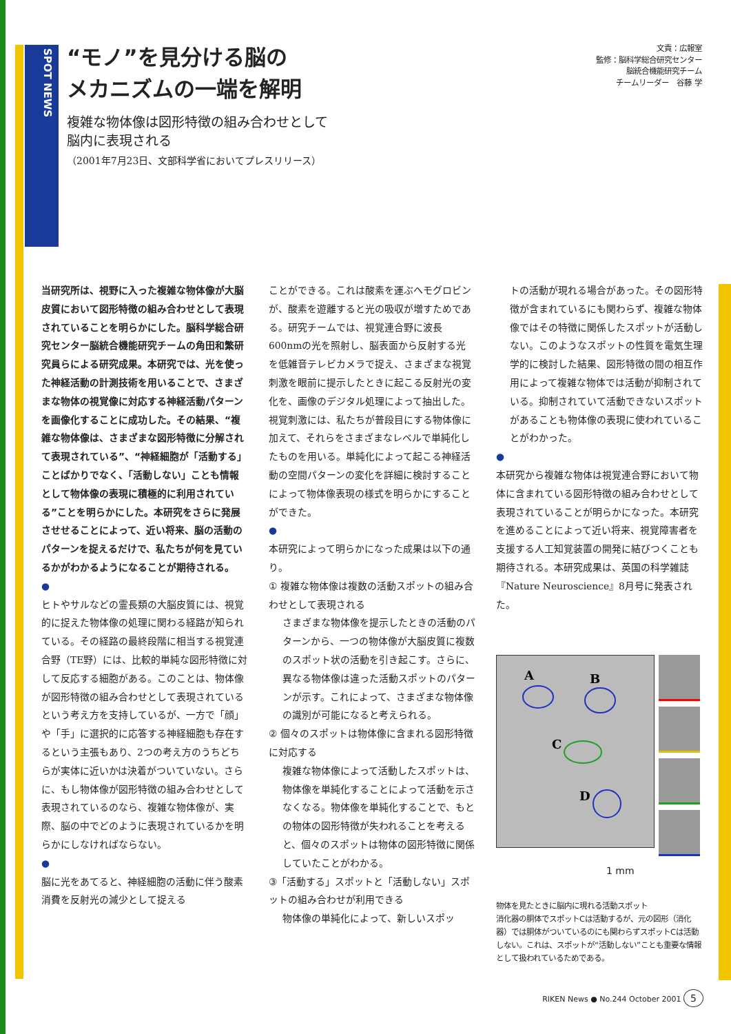SPOT NEWS
“モノ”を見分ける脳の
メカニズムの一端を解明
複雑な物体像は図形特徴の組み合わせとして
脳内に表現される
（2001年7月23日、文部科学省においてプレスリリース）
文責：広報室
監修：脳科学総合研究センター
脳統合機能研究チーム
チームリーダー　谷藤 学
当研究所は、視野に入った複雑な物体像が大脳皮質において図形特徴の組み合わせとして表現されていることを明らかにした。脳科学総合研究センター脳統合機能研究チームの角田和繁研究員らによる研究成果。本研究では、光を使った神経活動の計測技術を用いることで、さまざまな物体の視覚像に対応する神経活動パターンを画像化することに成功した。その結果、“複雑な物体像は、さまざまな図形特徴に分解されて表現されている”、“神経細胞が「活動する」ことばかりでなく、「活動しない」ことも情報として物体像の表現に積極的に利用されている”ことを明らかにした。本研究をさらに発展させせることによって、近い将来、脳の活動のパターンを捉えるだけで、私たちが何を見ているかがわかるようになることが期待される。
●
ヒトやサルなどの霊長類の大脳皮質には、視覚的に捉えた物体像の処理に関わる経路が知られている。その経路の最終段階に相当する視覚連合野（TE野）には、比較的単純な図形特徴に対して反応する細胞がある。このことは、物体像が図形特徴の組み合わせとして表現されているという考え方を支持しているが、一方で「顔」や「手」に選択的に応答する神経細胞も存在するという主張もあり、2つの考え方のうちどちらが実体に近いかは決着がついていない。さらに、もし物体像が図形特徴の組み合わせとして表現されているのなら、複雑な物体像が、実際、脳の中でどのように表現されているかを明らかにしなければならない。
●
脳に光をあてると、神経細胞の活動に伴う酸素消費を反射光の減少として捉える
ことができる。これは酸素を運ぶヘモグロビンが、酸素を遊離すると光の吸収が増すためである。研究チームでは、視覚連合野に波長600nmの光を照射し、脳表面から反射する光を低雑音テレビカメラで捉え、さまざまな視覚刺激を眼前に提示したときに起こる反射光の変化を、画像のデジタル処理によって抽出した。視覚刺激には、私たちが普段目にする物体像に加えて、それらをさまざまなレベルで単純化したものを用いる。単純化によって起こる神経活動の空間パターンの変化を詳細に検討することによって物体像表現の様式を明らかにすることができた。
●
本研究によって明らかになった成果は以下の通り。
① 複雑な物体像は複数の活動スポットの組み合わせとして表現される
さまざまな物体像を提示したときの活動のパターンから、一つの物体像が大脳皮質に複数のスポット状の活動を引き起こす。さらに、異なる物体像は違った活動スポットのパターンが示す。これによって、さまざまな物体像の識別が可能になると考えられる。
② 個々のスポットは物体像に含まれる図形特徴に対応する
複雑な物体像によって活動したスポットは、物体像を単純化することによって活動を示さなくなる。物体像を単純化することで、もとの物体の図形特徴が失われることを考えると、個々のスポットは物体の図形特徴に関係していたことがわかる。
③「活動する」スポットと「活動しない」スポットの組み合わせが利用できる
物体像の単純化によって、新しいスポッ
トの活動が現れる場合があった。その図形特徴が含まれているにも関わらず、複雑な物体像ではその特徴に関係したスポットが活動しない。このようなスポットの性質を電気生理学的に検討した結果、図形特徴の間の相互作用によって複雑な物体では活動が抑制されている。抑制されていて活動できないスポットがあることも物体像の表現に使われていることがわかった。
●
本研究から複雑な物体は視覚連合野において物体に含まれている図形特徴の組み合わせとして表現されていることが明らかになった。本研究を進めることによって近い将来、視覚障害者を支援する人工知覚装置の開発に結びつくことも期待される。本研究成果は、英国の科学雑誌『Nature Neuroscience』8月号に発表された。
A
B
C
D
1 mm
物体を見たときに脳内に現れる活動スポット
消化器の胴体でスポットCは活動するが、元の図形（消化器）では胴体がついているのにも関わらずスポットCは活動しない。これは、スポットが“活動しない”ことも重要な情報として扱われているためである。
RIKEN News ● No.244 October 2001 5